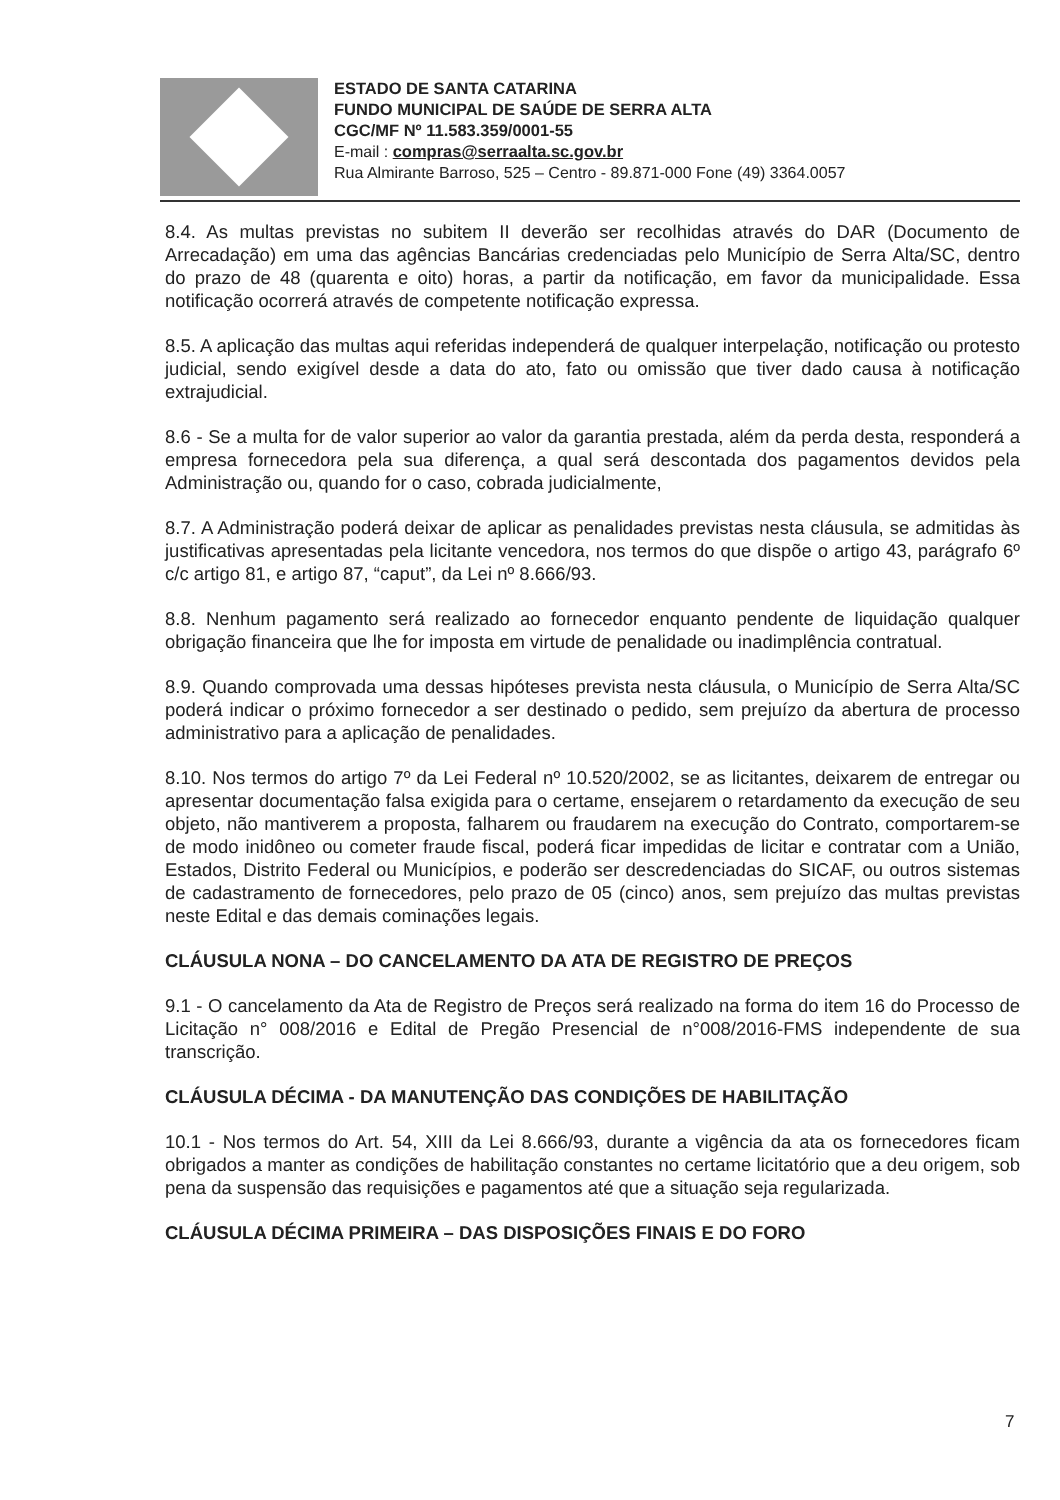ESTADO DE SANTA CATARINA
FUNDO MUNICIPAL DE SAÚDE DE SERRA ALTA
CGC/MF Nº 11.583.359/0001-55
E-mail : compras@serraalta.sc.gov.br
Rua Almirante Barroso, 525 – Centro - 89.871-000 Fone (49) 3364.0057
8.4. As multas previstas no subitem II deverão ser recolhidas através do DAR (Documento de Arrecadação) em uma das agências Bancárias credenciadas pelo Município de Serra Alta/SC, dentro do prazo de 48 (quarenta e oito) horas, a partir da notificação, em favor da municipalidade. Essa notificação ocorrerá através de competente notificação expressa.
8.5. A aplicação das multas aqui referidas independerá de qualquer interpelação, notificação ou protesto judicial, sendo exigível desde a data do ato, fato ou omissão que tiver dado causa à notificação extrajudicial.
8.6 - Se a multa for de valor superior ao valor da garantia prestada, além da perda desta, responderá a empresa fornecedora pela sua diferença, a qual será descontada dos pagamentos devidos pela Administração ou, quando for o caso, cobrada judicialmente,
8.7. A Administração poderá deixar de aplicar as penalidades previstas nesta cláusula, se admitidas às justificativas apresentadas pela licitante vencedora, nos termos do que dispõe o artigo 43, parágrafo 6º c/c artigo 81, e artigo 87, “caput”, da Lei nº 8.666/93.
8.8. Nenhum pagamento será realizado ao fornecedor enquanto pendente de liquidação qualquer obrigação financeira que lhe for imposta em virtude de penalidade ou inadimplência contratual.
8.9. Quando comprovada uma dessas hipóteses prevista nesta cláusula, o Município de Serra Alta/SC poderá indicar o próximo fornecedor a ser destinado o pedido, sem prejuízo da abertura de processo administrativo para a aplicação de penalidades.
8.10. Nos termos do artigo 7º da Lei Federal nº 10.520/2002, se as licitantes, deixarem de entregar ou apresentar documentação falsa exigida para o certame, ensejarem o retardamento da execução de seu objeto, não mantiverem a proposta, falharem ou fraudarem na execução do Contrato, comportarem-se de modo inidôneo ou cometer fraude fiscal, poderá ficar impedidas de licitar e contratar com a União, Estados, Distrito Federal ou Municípios, e poderão ser descredenciadas do SICAF, ou outros sistemas de cadastramento de fornecedores, pelo prazo de 05 (cinco) anos, sem prejuízo das multas previstas neste Edital e das demais cominações legais.
CLÁUSULA NONA – DO CANCELAMENTO DA ATA DE REGISTRO DE PREÇOS
9.1 - O cancelamento da Ata de Registro de Preços será realizado na forma do item 16 do Processo de Licitação n° 008/2016 e Edital de Pregão Presencial de n°008/2016-FMS independente de sua transcrição.
CLÁUSULA DÉCIMA - DA MANUTENÇÃO DAS CONDIÇÕES DE HABILITAÇÃO
10.1 - Nos termos do Art. 54, XIII da Lei 8.666/93, durante a vigência da ata os fornecedores ficam obrigados a manter as condições de habilitação constantes no certame licitatório que a deu origem, sob pena da suspensão das requisições e pagamentos até que a situação seja regularizada.
CLÁUSULA DÉCIMA PRIMEIRA – DAS DISPOSIÇÕES FINAIS E DO FORO
7